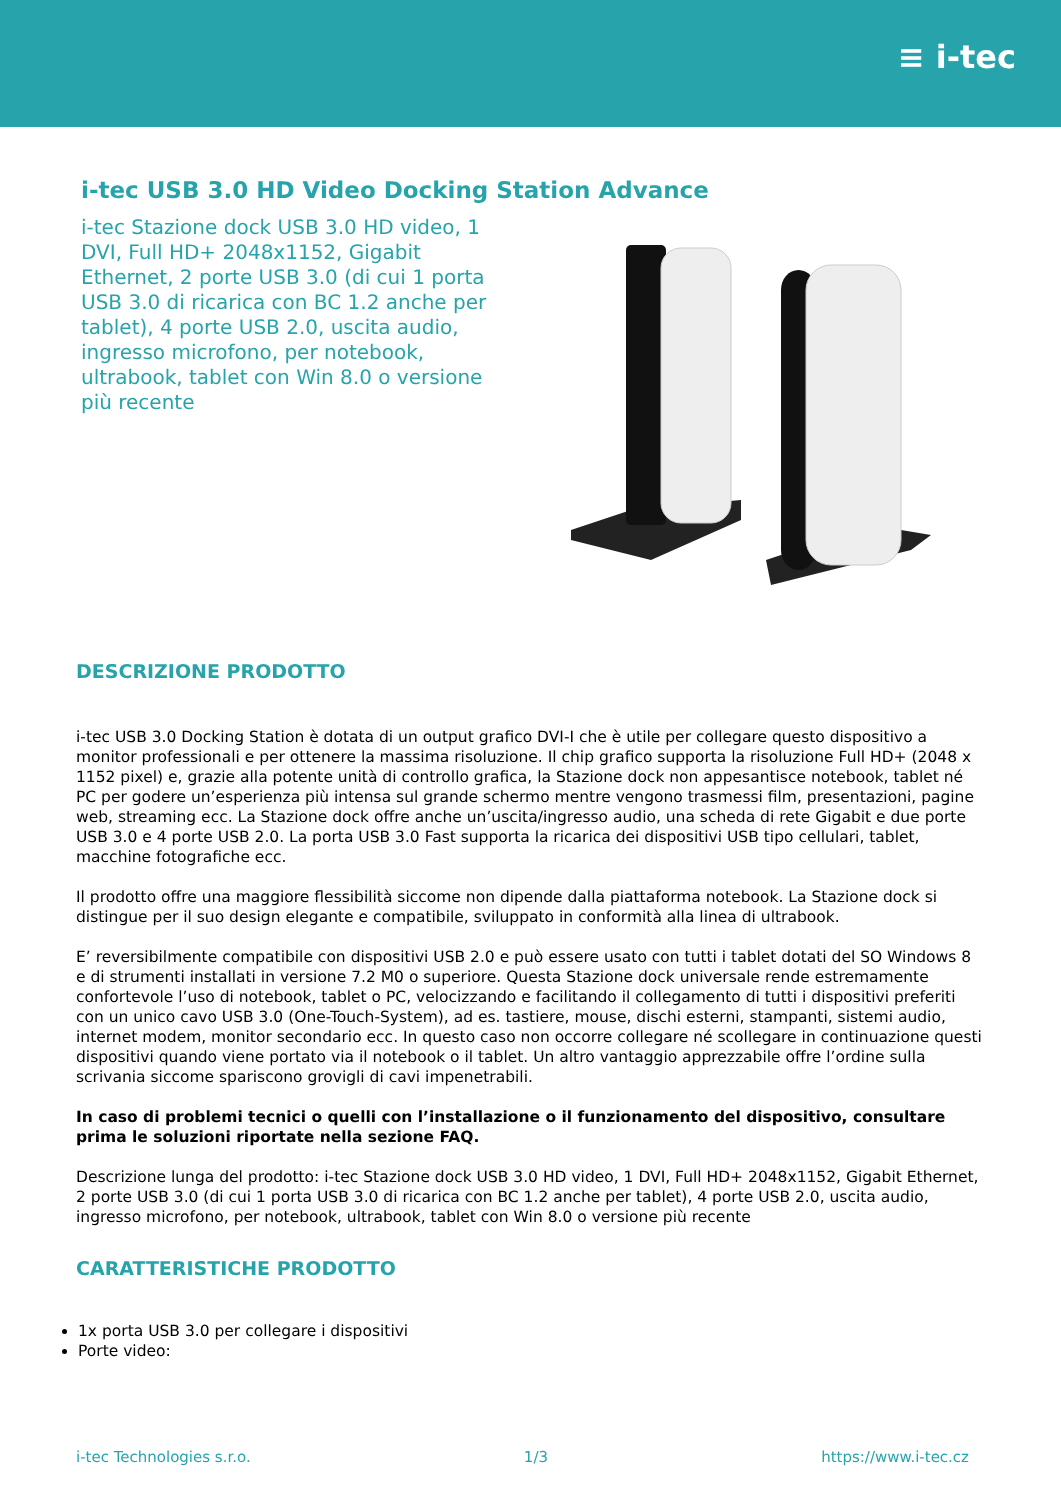≡ i-tec
i-tec USB 3.0 HD Video Docking Station Advance
i-tec Stazione dock USB 3.0 HD video, 1 DVI, Full HD+ 2048x1152, Gigabit Ethernet, 2 porte USB 3.0 (di cui 1 porta USB 3.0 di ricarica con BC 1.2 anche per tablet), 4 porte USB 2.0, uscita audio, ingresso microfono, per notebook, ultrabook, tablet con Win 8.0 o versione più recente
DESCRIZIONE PRODOTTO
i-tec USB 3.0 Docking Station è dotata di un output grafico DVI-I che è utile per collegare questo dispositivo a monitor professionali e per ottenere la massima risoluzione. Il chip grafico supporta la risoluzione Full HD+ (2048 x 1152 pixel) e, grazie alla potente unità di controllo grafica, la Stazione dock non appesantisce notebook, tablet né PC per godere un’esperienza più intensa sul grande schermo mentre vengono trasmessi film, presentazioni, pagine web, streaming ecc. La Stazione dock offre anche un’uscita/ingresso audio, una scheda di rete Gigabit e due porte USB 3.0 e 4 porte USB 2.0. La porta USB 3.0 Fast supporta la ricarica dei dispositivi USB tipo cellulari, tablet, macchine fotografiche ecc.
Il prodotto offre una maggiore flessibilità siccome non dipende dalla piattaforma notebook. La Stazione dock si distingue per il suo design elegante e compatibile, sviluppato in conformità alla linea di ultrabook.
E’ reversibilmente compatibile con dispositivi USB 2.0 e può essere usato con tutti i tablet dotati del SO Windows 8 e di strumenti installati in versione 7.2 M0 o superiore. Questa Stazione dock universale rende estremamente confortevole l’uso di notebook, tablet o PC, velocizzando e facilitando il collegamento di tutti i dispositivi preferiti con un unico cavo USB 3.0 (One-Touch-System), ad es. tastiere, mouse, dischi esterni, stampanti, sistemi audio, internet modem, monitor secondario ecc. In questo caso non occorre collegare né scollegare in continuazione questi dispositivi quando viene portato via il notebook o il tablet. Un altro vantaggio apprezzabile offre l’ordine sulla scrivania siccome spariscono grovigli di cavi impenetrabili.
In caso di problemi tecnici o quelli con l’installazione o il funzionamento del dispositivo, consultare prima le soluzioni riportate nella sezione FAQ.
Descrizione lunga del prodotto: i-tec Stazione dock USB 3.0 HD video, 1 DVI, Full HD+ 2048x1152, Gigabit Ethernet, 2 porte USB 3.0 (di cui 1 porta USB 3.0 di ricarica con BC 1.2 anche per tablet), 4 porte USB 2.0, uscita audio, ingresso microfono, per notebook, ultrabook, tablet con Win 8.0 o versione più recente
CARATTERISTICHE PRODOTTO
1x porta USB 3.0 per collegare i dispositivi
Porte video:
i-tec Technologies s.r.o. 1/3 https://www.i-tec.cz